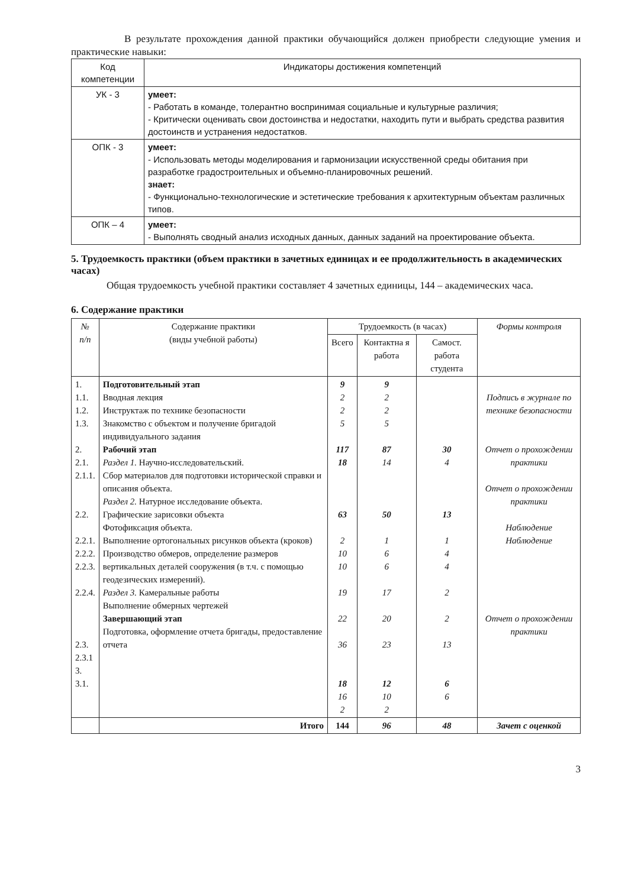В результате прохождения данной практики обучающийся должен приобрести следующие умения и практические навыки:
| Код компетенции | Индикаторы достижения компетенций |
| УК - 3 | умеет: - Работать в команде, толерантно воспринимая социальные и культурные различия; - Критически оценивать свои достоинства и недостатки, находить пути и выбрать средства развития достоинств и устранения недостатков. |
| ОПК - 3 | умеет: - Использовать методы моделирования и гармонизации искусственной среды обитания при разработке градостроительных и объемно-планировочных решений. знает: - Функционально-технологические и эстетические требования к архитектурным объектам различных типов. |
| ОПК – 4 | умеет: - Выполнять сводный анализ исходных данных, данных заданий на проектирование объекта. |
5. Трудоемкость практики (объем практики в зачетных единицах и ее продолжительность в академических часах)
Общая трудоемкость учебной практики составляет 4 зачетных единицы, 144 – академических часа.
6. Содержание практики
| № п/п | Содержание практики (виды учебной работы) | Трудоемкость (в часах) | | | Формы контроля |
| --- | --- | --- | --- | --- | --- |
| | | Всего | Контактна я работа | Самост. работа студента | |
| 1. 1.1. 1.2. 1.3. 2. 2.1. 2.1.1. 2.2. 2.2.1. 2.2.2. 2.2.3. 2.2.4. 2.3. 2.3.1 3. 3.1. | Подготовительный этап Вводная лекция Инструктаж по технике безопасности Знакомство с объектом и получение бригадой индивидуального задания Рабочий этап Раздел 1. Научно-исследовательский. Сбор материалов для подготовки исторической справки и описания объекта. Раздел 2. Натурное исследование объекта. Графические зарисовки объекта Фотофиксация объекта. Выполнение ортогональных рисунков объекта (кроков) Производство обмеров, определение размеров вертикальных деталей сооружения (в т.ч. с помощью геодезических измерений). Раздел 3. Камеральные работы Выполнение обмерных чертежей Завершающий этап Подготовка, оформление отчета бригады, предоставление отчета | 9 2 2 5 117 18 63 2 10 10 19 22 36 18 16 2 | 9 2 2 5 87 14 50 1 6 6 17 20 23 12 10 2 | 30 4 13 1 4 4 2 2 13 6 6 | Подпись в журнале по технике безопасности Отчет о прохождении практики Отчет о прохождении практики Наблюдение Наблюдение Отчет о прохождении практики |
| | Итого | 144 | 96 | 48 | Зачет с оценкой |
3